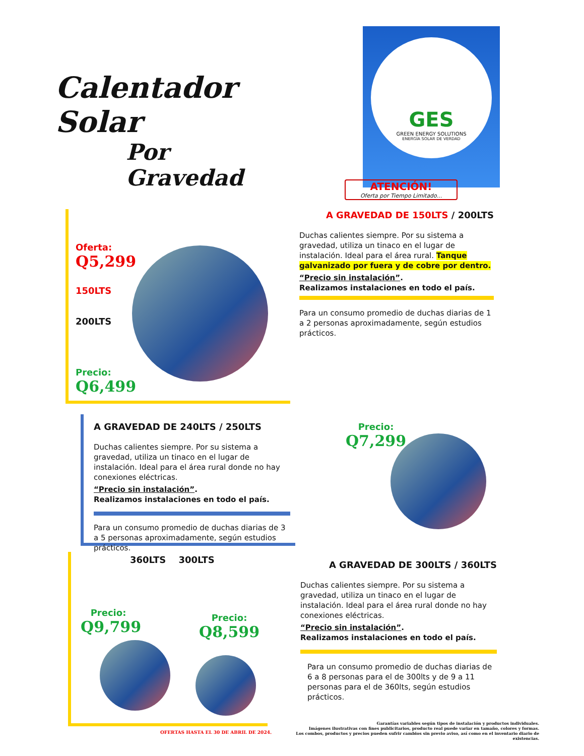Calentador Solar
Por Gravedad
GES
GREEN ENERGY SOLUTIONS
ENERGÍA SOLAR DE VERDAD
ATENCIÓN!
Oferta por Tiempo Limitado...
Oferta:
Q5,299
150LTS
200LTS
Precio:
Q6,499
A GRAVEDAD DE 150LTS / 200LTS
Duchas calientes siempre. Por su sistema a gravedad, utiliza un tinaco en el lugar de instalación. Ideal para el área rural. Tanque galvanizado por fuera y de cobre por dentro.
“Precio sin instalación”.
Realizamos instalaciones en todo el país.
Para un consumo promedio de duchas diarias de 1 a 2 personas aproximadamente, según estudios prácticos.
A GRAVEDAD DE 240LTS / 250LTS
Duchas calientes siempre. Por su sistema a gravedad, utiliza un tinaco en el lugar de instalación. Ideal para el área rural donde no hay conexiones eléctricas.
“Precio sin instalación”.
Realizamos instalaciones en todo el país.
Para un consumo promedio de duchas diarias de 3 a 5 personas aproximadamente, según estudios prácticos.
Precio:
Q7,299
360LTS 300LTS
Precio:
Q9,799
Precio:
Q8,599
A GRAVEDAD DE 300LTS / 360LTS
Duchas calientes siempre. Por su sistema a gravedad, utiliza un tinaco en el lugar de instalación. Ideal para el área rural donde no hay conexiones eléctricas.
“Precio sin instalación”.
Realizamos instalaciones en todo el país.
Para un consumo promedio de duchas diarias de 6 a 8 personas para el de 300lts y de 9 a 11 personas para el de 360lts, según estudios prácticos.
OFERTAS HASTA EL 30 DE ABRIL DE 2024.
Garantías variables según tipos de instalación y productos individuales.
Imágenes ilustrativas con fines publicitarios, producto real puede variar en tamaño, colores y formas.
Los combos, productos y precios pueden sufrir cambios sin previo aviso, así como en el inventario diario de existencias.